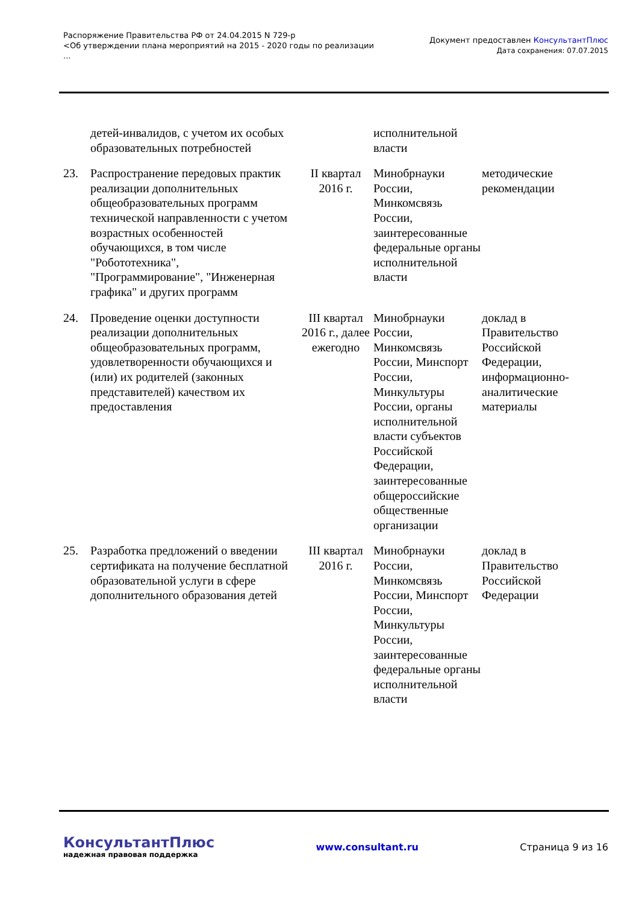Распоряжение Правительства РФ от 24.04.2015 N 729-р
<Об утверждении плана мероприятий на 2015 - 2020 годы по реализации
...
Документ предоставлен КонсультантПлюс
Дата сохранения: 07.07.2015
| | детей-инвалидов, с учетом их особых образовательных потребностей | | исполнительной власти | |
| 23. | Распространение передовых практик реализации дополнительных общеобразовательных программ технической направленности с учетом возрастных особенностей обучающихся, в том числе "Робототехника", "Программирование", "Инженерная графика" и других программ | II квартал 2016 г. | Минобрнауки России, Минкомсвязь России, заинтересованные федеральные органы исполнительной власти | методические рекомендации |
| 24. | Проведение оценки доступности реализации дополнительных общеобразовательных программ, удовлетворенности обучающихся и (или) их родителей (законных представителей) качеством их предоставления | III квартал 2016 г., далее ежегодно | Минобрнауки России, Минкомсвязь России, Минспорт России, Минкультуры России, органы исполнительной власти субъектов Российской Федерации, заинтересованные общероссийские общественные организации | доклад в Правительство Российской Федерации, информационно-аналитические материалы |
| 25. | Разработка предложений о введении сертификата на получение бесплатной образовательной услуги в сфере дополнительного образования детей | III квартал 2016 г. | Минобрнауки России, Минкомсвязь России, Минспорт России, Минкультуры России, заинтересованные федеральные органы исполнительной власти | доклад в Правительство Российской Федерации |
КонсультантПлюс
надежная правовая поддержка
www.consultant.ru Страница 9 из 16